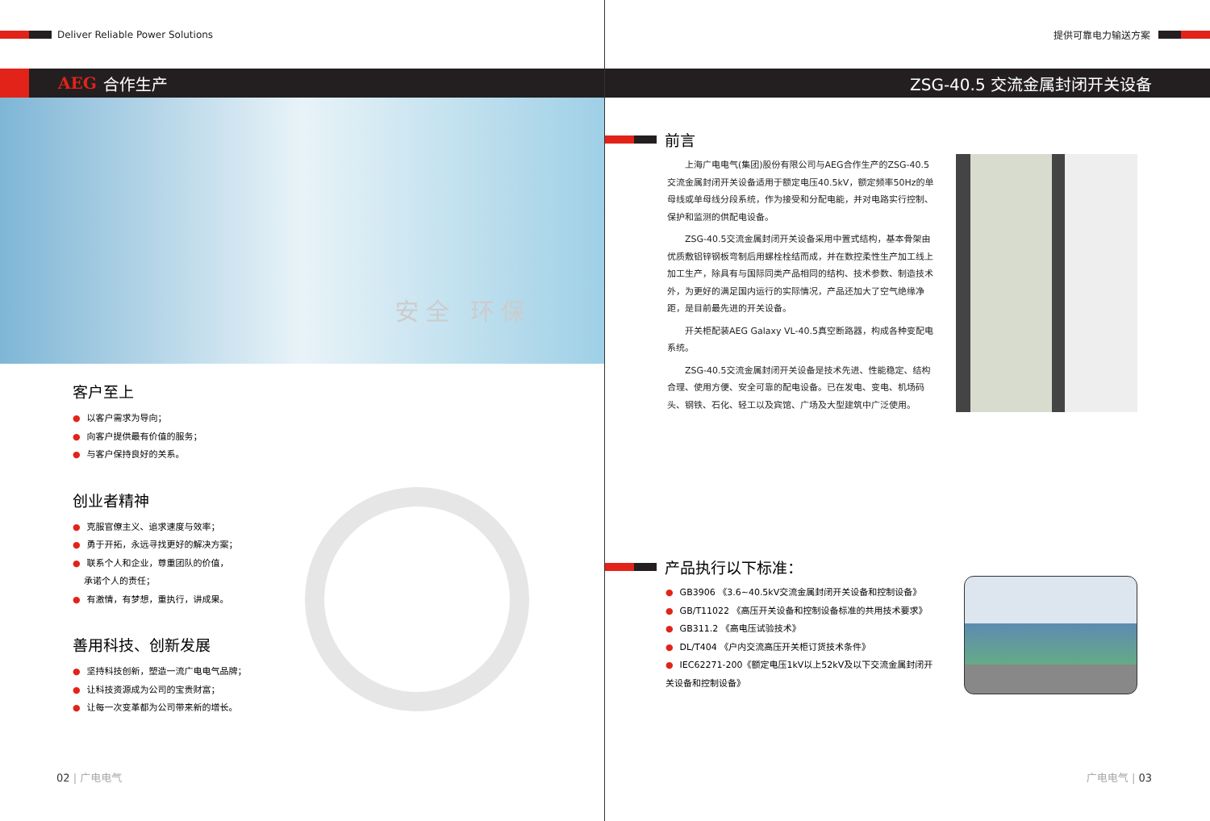Deliver Reliable Power Solutions
AEG 合作生产
安全 环保
客户至上
● 以客户需求为导向；
● 向客户提供最有价值的服务；
● 与客户保持良好的关系。
创业者精神
● 克服官僚主义、追求速度与效率；
● 勇于开拓，永远寻找更好的解决方案；
● 联系个人和企业，尊重团队的价值，
承诺个人的责任；
● 有激情，有梦想，重执行，讲成果。
善用科技、创新发展
● 坚持科技创新，塑造一流广电电气品牌；
● 让科技资源成为公司的宝贵财富；
● 让每一次变革都为公司带来新的增长。
02 | 广电电气
提供可靠电力输送方案
ZSG-40.5 交流金属封闭开关设备
前言
上海广电电气(集团)股份有限公司与AEG合作生产的ZSG-40.5交流金属封闭开关设备适用于额定电压40.5kV，额定频率50Hz的单母线或单母线分段系统，作为接受和分配电能，并对电路实行控制、保护和监测的供配电设备。
ZSG-40.5交流金属封闭开关设备采用中置式结构，基本骨架由优质敷铝锌钢板弯制后用螺栓栓结而成，并在数控柔性生产加工线上加工生产，除具有与国际同类产品相同的结构、技术参数、制造技术外，为更好的满足国内运行的实际情况，产品还加大了空气绝缘净距，是目前最先进的开关设备。
开关柜配装AEG Galaxy VL-40.5真空断路器，构成各种变配电系统。
ZSG-40.5交流金属封闭开关设备是技术先进、性能稳定、结构合理、使用方便、安全可靠的配电设备。已在发电、变电、机场码头、钢铁、石化、轻工以及宾馆、广场及大型建筑中广泛使用。
产品执行以下标准：
● GB3906 《3.6~40.5kV交流金属封闭开关设备和控制设备》
● GB/T11022 《高压开关设备和控制设备标准的共用技术要求》
● GB311.2 《高电压试验技术》
● DL/T404 《户内交流高压开关柜订货技术条件》
● IEC62271-200《额定电压1kV以上52kV及以下交流金属封闭开关设备和控制设备》
广电电气 | 03